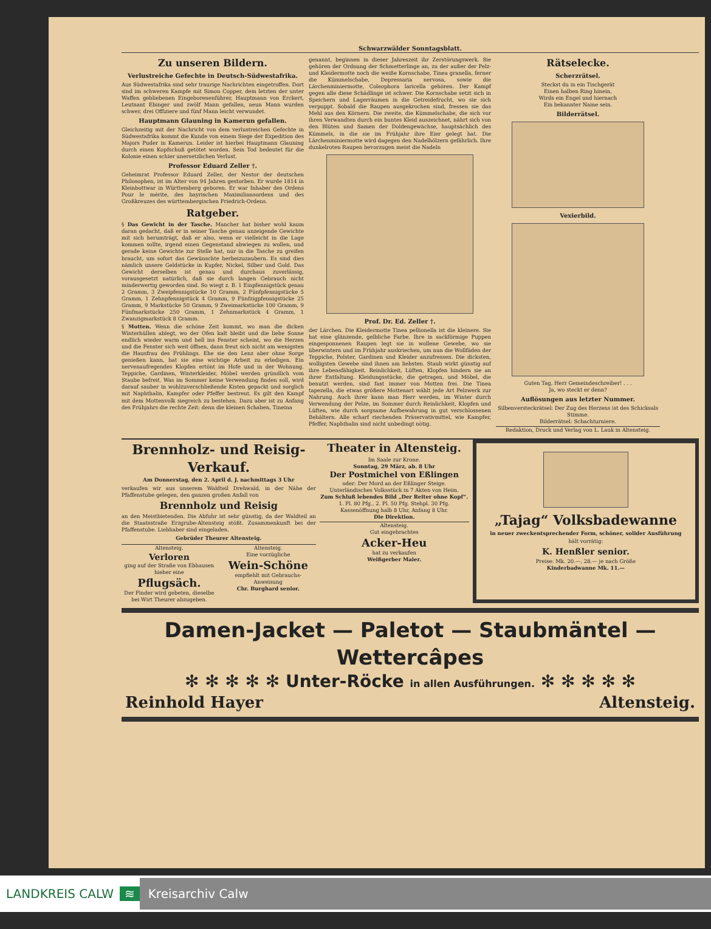Schwarzwälder Sonntagsblatt.
Zu unseren Bildern.
Verlustreiche Gefechte in Deutsch-Südwestafrika.
Aus Südwestafrika sind sehr traurige Nachrichten eingetroffen. Dort sind im schweren Kampfe mit Simon Copper, dem letzten der unter Waffen gebliebenen Eingeborenenführer, Hauptmann von Erckert, Leutnant Ebinger und zwölf Mann gefallen, neun Mann wurden schwer, drei Offiziere und fünf Mann leicht verwundet.
Hauptmann Glauning in Kamerun gefallen.
Gleichzeitig mit der Nachricht von dem verlustreichen Gefechte in Südwestafrika kommt die Kunde von einem Siege der Expedition des Majors Puder in Kamerun. Leider ist hierbei Hauptmann Glauning durch einen Kopfschuß getötet worden. Sein Tod bedeutet für die Kolonie einen schier unersetzlichen Verlust.
Professor Eduard Zeller †.
Geheimrat Professor Eduard Zeller, der Nestor der deutschen Philosophen, ist im Alter von 94 Jahren gestorben. Er wurde 1814 in Kleinbottwar in Württemberg geboren. Er war Inhaber des Ordens Pour le mérite, des bayrischen Maximiliansordens und des Großkreuzes des württembergischen Friedrich-Ordens.
Ratgeber.
§ Das Gewicht in der Tasche. Mancher hat bisher wohl kaum daran gedacht, daß er in seiner Tasche genau anzeigende Gewichte mit sich herumträgt, daß er also, wenn er vielleicht in die Lage kommen sollte, irgend einen Gegenstand abwiegen zu wollen, und gerade keine Gewichte zur Stelle hat, nur in die Tasche zu greifen braucht, um sofort das Gewünschte herbeizuzaubern. Es sind dies nämlich unsere Geldstücke in Kupfer, Nickel, Silber und Gold. Das Gewicht derselben ist genau und durchaus zuverlässig, vorausgesetzt natürlich, daß sie durch langen Gebrauch nicht minderwertig geworden sind. So wiegt z. B. 1 Einpfennigstück genau 2 Gramm, 3 Zweipfennigstücke 10 Gramm, 2 Fünfpfennigstücke 5 Gramm, 1 Zehnpfennigstück 4 Gramm, 9 Fünfzigpfennigstücke 25 Gramm, 9 Markstücke 50 Gramm, 9 Zweimarkstücke 100 Gramm, 9 Fünfmarkstücke 250 Gramm, 1 Zehnmarkstück 4 Gramm, 1 Zwanzigmarkstück 8 Gramm.
§ Motten. Wenn die schöne Zeit kommt, wo man die dicken Winterhüllen ablegt, wo der Ofen kalt bleibt und die liebe Sonne endlich wieder warm und hell ins Fenster scheint, wo die Herzen und die Fenster sich weit öffnen, dann freut sich nicht am wenigsten die Hausfrau des Frühlings. Ehe sie den Lenz aber ohne Sorge genießen kann, hat sie eine wichtige Arbeit zu erledigen. Ein nervenaufregendes Klopfen ertönt im Hofe und in der Wohnung. Teppiche, Gardinen, Winterkleider, Möbel werden gründlich vom Staube befreit. Was im Sommer keine Verwendung finden soll, wird darauf sauber in wohlzuverschließende Kisten gepackt und sorglich mit Naphthalin, Kampfer oder Pfeffer bestreut. Es gilt den Kampf mit dem Mottenvolk siegreich zu bestehen. Dazu aber ist zu Anfang des Frühjahrs die rechte Zeit: denn die kleinen Schaben, Tineina
genannt, beginnen in dieser Jahreszeit ihr Zerstörungswerk. Sie gehören der Ordnung der Schmetterlinge an, zu der außer der Pelz- und Kleidermotte noch die weiße Kornschabe, Tinea granella, ferner die Kümmelschabe, Depressaria nervosa, sowie die Lärchenminiermotte, Coleophora laricella gehören. Der Kampf gegen alle diese Schädlinge ist schwer. Die Kornschabe setzt sich in Speichern und Lagerräumen in die Getreidefrucht, wo sie sich verpuppt. Sobald die Raupen ausgekrochen sind, fressen sie das Mehl aus den Körnern. Die zweite, die Kümmelschabe, die sich vor ihren Verwandten durch ein buntes Kleid auszeichnet, nährt sich von den Blüten und Samen der Doldengewächse, hauptsächlich des Kümmels, in die sie im Frühjahr ihre Eier gelegt hat. Die Lärchenminiermotte wird dagegen den Nadelhölzern gefährlich. Ihre dunkelroten Raupen bevorzugen meist die Nadeln
Prof. Dr. Ed. Zeller †.
der Lärchen. Die Kleidermotte Tinea pellionella ist die kleinere. Sie hat eine glänzende, gelbliche Farbe. Ihre in sackförmige Puppen eingesponnenen Raupen legt sie in wollene Gewebe, wo sie überwintern und im Frühjahr auskriechen, um nun die Wollfäden der Teppiche, Polster, Gardinen und Kleider anzufressen. Die dicksten, wolligsten Gewebe sind ihnen am liebsten. Staub wirkt günstig auf ihre Lebensfähigkeit. Reinlichkeit, Lüften, Klopfen hindern sie an ihrer Entfaltung. Kleidungsstücke, die getragen, und Möbel, die benutzt werden, sind fast immer von Motten frei. Die Tinea tapezella, die etwas größere Mottenart wählt jede Art Pelzwerk zur Nahrung. Auch ihrer kann man Herr werden, im Winter durch Verwendung der Pelze, im Sommer durch Reinlichkeit, Klopfen und Lüften, wie durch sorgsame Aufbewahrung in gut verschlossenen Behältern. Alle scharf riechenden Präservativmittel, wie Kampfer, Pfeffer, Naphthalin sind nicht unbedingt nötig.
Rätselecke.
Scherzrätsel.
Steckst du in ein Tischgerät
Einen halben Ring hinein,
Wirds ein Engel und hiernach
Ein bekannter Name sein.
Bilderrätsel.
Vexierbild.
Guten Tag, Herr Gemeindeschreiber! . . .
Ja, wo steckt er denn?
Auflösungen aus letzter Nummer.
Silbenversteckrätsel: Der Zug des Herzens ist des Schicksals Stimme.
Bilderrätsel: Schachturniere.
Redaktion, Druck und Verlag von L. Lauk in Altensteig.
Brennholz- und Reisig-Verkauf.
Am Donnerstag, den 2. April d. J. nachmittags 3 Uhr
verkaufen wir aus unserem Waldteil Drehwald, in der Nähe der Pfaffenstube gelegen, den ganzen großen Anfall von
Brennholz und Reisig
an den Meistbietenden. Die Abfuhr ist sehr günstig, da der Waldteil an die Staatsstraße Erzgrube-Altensteig stößt. Zusammenkunft bei der Pfaffenstube. Liebhaber sind eingeladen.
Gebrüder Theurer Altensteig.
Altensteig.
Verloren
ging auf der Straße von Ebhausen hieher eine
Pflugsäch.
Der Finder wird gebeten, dieselbe bei Wirt Theurer abzugeben.
Altensteig.
Eine vorzügliche
Wein-Schöne
empfiehlt mit Gebrauchs-Anweisung
Chr. Burghard senior.
Theater in Altensteig.
Im Saale zur Krone.
Sonntag, 29 März, ab. 8 Uhr
Der Postmichel von Eßlingen
oder: Der Mord an der Eßlinger Steige.
Unterländisches Volksstück in 7 Akten von Heim.
Zum Schluß lebendes Bild „Der Reiter ohne Kopf“.
1. Pl. 80 Pfg., 2. Pl. 50 Pfg. Stehpl. 30 Pfg. Kassenöffnung halb 8 Uhr, Anfang 8 Uhr.
Die Direktion.
Altensteig.
Gut eingebrachtes
Acker-Heu
hat zu verkaufen
Weißgerber Maier.
„Tajag“ Volksbadewanne
in neuer zweckentsprechender Form, schöner, solider Ausführung
hält vorrätig:
K. Henßler senior.
Preise: Mk. 20.—, 28.— je nach Größe
Kinderbadwanne Mk. 11.—
Damen-Jacket — Paletot — Staubmäntel — Wettercâpes
✻ ✻ ✻ ✻ ✻ Unter-Röcke in allen Ausführungen. ✻ ✻ ✻ ✻ ✻
Reinhold Hayer Altensteig.
LANDKREIS CALW ≋ Kreisarchiv Calw